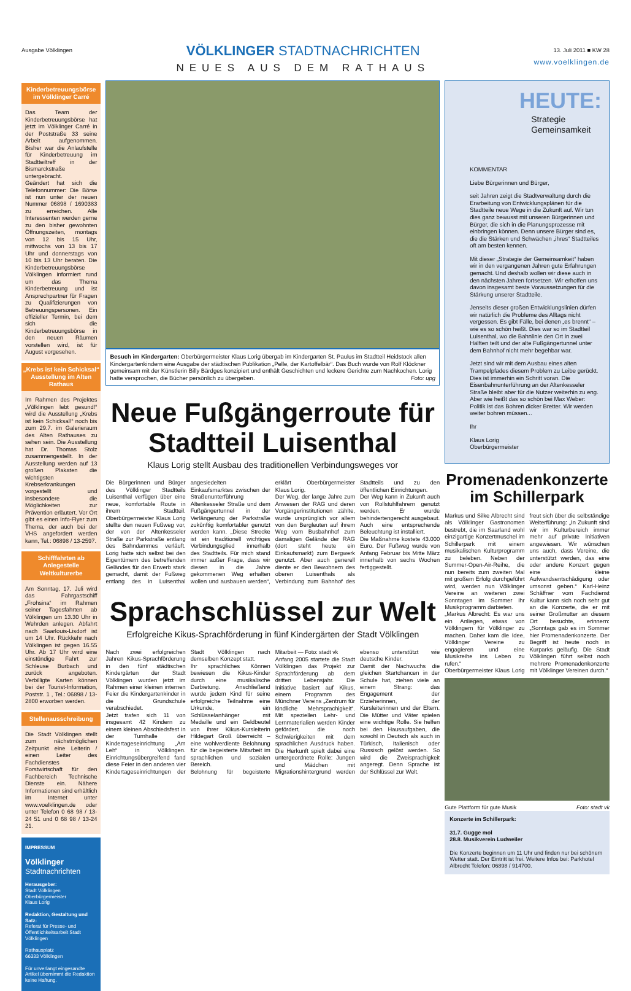Ausgabe Völklingen
VÖLKLINGER STADTNACHRICHTEN
NEUES AUS DEM RATHAUS
13. Juli 2011 ■ KW 28
www.voelklingen.de
Kinderbetreuungsbörse im Völklinger Carré
Das Team der Kinderbetreuungsbörse hat jetzt im Völklinger Carré in der Poststraße 33 seine Arbeit aufgenommen. Bisher war die Anlaufstelle für Kinderbetreuung im Stadtteiltreff in der Bismarckstraße untergebracht.
Geändert hat sich die Telefonnummer: Die Börse ist nun unter der neuen Nummer 06898 / 1690383 zu erreichen. Alle Interessenten werden gerne zu den bisher gewohnten Öffnungszeiten, montags von 12 bis 15 Uhr, mittwochs von 13 bis 17 Uhr und donnerstags von 10 bis 13 Uhr beraten. Die Kinderbetreuungsbörse Völklingen informiert rund um das Thema Kinderbetreuung und ist Ansprechpartner für Fragen zu Qualifizierungen von Betreuungspersonen. Ein offizieller Termin, bei dem sich die Kinderbetreuungsbörse in den neuen Räumen vorstellen wird, ist für August vorgesehen.
„Krebs ist kein Schicksal“ Ausstellung im Alten Rathaus
Im Rahmen des Projektes „Völklingen lebt gesund!“ wird die Ausstellung „Krebs ist kein Schicksal!“ noch bis zum 29.7. im Galerieraum des Alten Rathauses zu sehen sein. Die Ausstellung hat Dr. Thomas Stolz zusammengestellt. In der Ausstellung werden auf 13 großen Plakaten die wichtigsten Krebserkrankungen vorgestellt und insbesondere die Möglichkeiten zur Prävention erläutert. Vor Ort gibt es einen Info-Flyer zum Thema, der auch bei der VHS angefordert werden kann, Tel.: 06898 / 13-2597.
Schifffahrten ab Anlegestelle Weltkulturerbe
Am Sonntag, 17. Juli wird das Fahrgastschiff „Frohsina“ im Rahmen seiner Tagesfahrten ab Völklingen um 13.30 Uhr in Wehrden anlegen. Abfahrt nach Saarlouis-Lisdorf ist um 14 Uhr. Rückkehr nach Völklingen ist gegen 16.55 Uhr. Ab 17 Uhr wird eine einstündige Fahrt zur Schleuse Burbach und zurück angeboten. Verbilligte Karten können bei der Tourist-Information, Poststr. 1 , Tel.: 06898 / 13-2800 erworben werden.
Stellenausschreibung
Die Stadt Völklingen stellt zum nächstmöglichen Zeitpunkt eine Leiterin / einen Leiter des Fachdienstes Forstwirtschaft für den Fachbereich Technische Dienste ein. Nähere Informationen sind erhältlich im Internet unter www.voelklingen.de oder unter Telefon 0 68 98 / 13-24 51 und 0 68 98 / 13-24 21.
IMPRESSUM
Völklinger
Stadtnachrichten
Herausgeber:
Stadt Völklingen
Oberbürgermeister
Klaus Lorig
Redaktion, Gestaltung und Satz:
Referat für Presse- und Öffentlichkeitsarbeit Stadt Völklingen
Rathausplatz
66333 Völklingen
Für unverlangt eingesandte Artikel übernimmt die Redaktion keine Haftung.
Besuch im Kindergarten: Oberbürgermeister Klaus Lorig übergab im Kindergarten St. Paulus im Stadtteil Heidstock allen Kindergartenkindern eine Ausgabe der städtischen Publikation „Pelle, der Kartoffelbär“. Das Buch wurde von Rolf Klöckner gemeinsam mit der Künstlerin Billy Bärdges konzipiert und enthält Geschichten und leckere Gerichte zum Nachkochen. Lorig hatte versprochen, die Bücher persönlich zu übergeben. Foto: upg
Neue Fußgängerroute für Stadtteil Luisenthal
Klaus Lorig stellt Ausbau des traditionellen Verbindungsweges vor
Die Bürgerinnen und Bürger des Völklinger Stadtteils Luisenthal verfügen über eine neue, komfortable Route in ihrem Stadtteil. Oberbürgermeister Klaus Lorig stellte den neuen Fußweg vor, der von der Altenkesseler Straße zur Parkstraße entlang des Bahndammes verläuft. Lorig hatte sich selbst bei den Eigentümern des betreffenden Geländes für den Erwerb stark gemacht, damit der Fußweg entlang des in Luisenthal angesiedelten Einkaufsmarktes zwischen der Straßenunterführung Altenkesseler Straße und dem Fußgängertunnel in der Verlängerung der Parkstraße zukünftig komfortabler genutzt werden kann. „Diese Strecke ist ein traditionell wichtiges Verbindungsglied innerhalb des Stadtteils. Für mich stand immer außer Frage, dass wir diesen in die Jahre gekommenen Weg erhalten wollen und ausbauen werden“, erklärt Oberbürgermeister Klaus Lorig.
Der Weg, der lange Jahre zum Anwesen der RAG und deren Vorgängerinstitutionen zählte, wurde ursprünglich vor allem von den Bergleuten auf ihrem Weg vom Busbahnhof zum damaligen Gelände der RAG (dort steht heute ein Einkaufsmarkt) zum Bergwerk genutzt. Aber auch generell diente er den Bewohnern des oberen Luisenthals als Verbindung zum Bahnhof des Stadtteils und zu den öffentlichen Einrichtungen.
Der Weg kann in Zukunft auch von Rollstuhlfahrern genutzt werden. Er wurde behindertengerecht ausgebaut. Auch eine entsprechende Beleuchtung ist installiert.
Die Maßnahme kostete 43.000 Euro. Der Fußweg wurde von Anfang Februar bis Mitte März innerhalb von sechs Wochen fertiggestellt.
Sprachschlüssel zur Welt
Erfolgreiche Kikus-Sprachförderung in fünf Kindergärten der Stadt Völklingen
Nach zwei erfolgreichen Jahren Kikus-Sprachförderung in den fünf städtischen Kindergärten der Stadt Völklingen wurden jetzt im Rahmen einer kleinen internen Feier die Kindergartenkinder in die Grundschule verabschiedet.
Jetzt trafen sich 11 von insgesamt 42 Kindern zu einem kleinen Abschiedsfest in der Turnhalle der Kindertageseinrichtung „Am Leh“ in Völklingen. Einrichtungsübergreifend fand diese Feier in den anderen vier Kindertageseinrichtungen der Stadt Völklingen nach demselben Konzept statt.
Ihr sprachliches Können bewiesen die Kikus-Kinder durch eine musikalische Darbietung. Anschließend wurde jedem Kind für seine erfolgreiche Teilnahme eine Urkunde, ein Schlüsselanhänger mit Medaille und ein Geldbeutel von ihrer Kikus-Kursleiterin Hildegart Groß überreicht – eine wohlverdiente Belohnung für die begeisterte Mitarbeit im sprachlichen und sozialen Bereich.
Belohnung für begeisterte Mitarbeit — Foto: stadt vk
Anfang 2005 startete die Stadt Völklingen das Projekt zur Sprachförderung ab dem dritten Lebensjahr. Die Initiative basiert auf Kikus, einem Programm des Münchner Vereins „Zentrum für kindliche Mehrsprachigkeit“. Mit speziellen Lehr- und Lernmaterialien werden Kinder gefördert, die noch Schwierigkeiten mit dem sprachlichen Ausdruck haben. Die Herkunft spielt dabei eine untergeordnete Rolle: Jungen und Mädchen mit Migrationshintergrund werden ebenso unterstützt wie deutsche Kinder.
Damit der Nachwuchs die gleichen Startchancen in der Schule hat, ziehen viele an einem Strang: das Engagement der Erzieherinnen, der Kursleiterinnen und der Eltern. Die Mütter und Väter spielen eine wichtige Rolle. Sie helfen bei den Hausaufgaben, die sowohl in Deutsch als auch in Türkisch, Italienisch oder Russisch gelöst werden. So wird die Zweisprachigkeit angeregt. Denn Sprache ist der Schlüssel zur Welt.
HEUTE:
Strategie Gemeinsamkeit
KOMMENTAR
Liebe Bürgerinnen und Bürger,
seit Jahren zeigt die Stadtverwaltung durch die Erarbeitung von Entwicklungsplänen für die Stadtteile neue Wege in die Zukunft auf. Wir tun dies ganz bewusst mit unseren Bürgerinnen und Bürger, die sich in die Planungsprozesse mit einbringen können. Denn unsere Bürger sind es, die die Stärken und Schwächen „ihres“ Stadtteiles oft am besten kennen.
Mit dieser „Strategie der Gemeinsamkeit“ haben wir in den vergangenen Jahren gute Erfahrungen gemacht. Und deshalb wollen wir diese auch in den nächsten Jahren fortsetzen. Wir erhoffen uns davon insgesamt beste Voraussetzungen für die Stärkung unserer Stadtteile.
Jenseits dieser großen Entwicklungslinien dürfen wir natürlich die Probleme des Alltags nicht vergessen. Es gibt Fälle, bei denen „es brennt“ – wie es so schön heißt. Dies war so im Stadtteil Luisenthal, wo die Bahnlinie den Ort in zwei Hälften teilt und der alte Fußgängertunnel unter dem Bahnhof nicht mehr begehbar war.
Jetzt sind wir mit dem Ausbau eines alten Trampelpfades diesem Problem zu Leibe gerückt. Dies ist immerhin ein Schritt voran. Die Eisenbahnunterführung an der Altenkesseler Straße bleibt aber für die Nutzer weiterhin zu eng. Aber wie heißt das so schön bei Max Weber: Politik ist das Bohren dicker Bretter. Wir werden weiter bohren müssen...
Ihr
Klaus Lorig
Oberbürgermeister
Promenadenkonzerte im Schillerpark
Markus und Silke Albrecht sind als Völklinger Gastronomen bestrebt, die im Saarland wohl einzigartige Konzertmuschel im Schillerpark mit einem musikalischen Kulturprogramm zu beleben. Neben der Summer-Open-Air-Reihe, die nun bereits zum zweiten Mal mit großem Erfolg durchgeführt wird, werden nun Völklinger Vereine an weiteren zwei Sonntagen im Sommer ihr Musikprogramm darbieten.
„Markus Albrecht: Es war uns ein Anliegen, etwas von Völklingern für Völklinger zu machen. Daher kam die Idee, Völklinger Vereine zu engagieren und eine Musikreihe ins Leben zu rufen.“
Oberbürgermeister Klaus Lorig freut sich über die selbständige Weiterführung: „In Zukunft sind wir im Kulturbereich immer mehr auf private Initiativen angewiesen. Wir wünschen uns auch, dass Vereine, die unterstützt werden, das eine oder andere Konzert gegen eine kleine Aufwandsentschädigung oder umsonst geben.“ Karl-Heinz Schäffner vom Fachdienst Kultur kann sich noch sehr gut an die Konzerte, die er mit seiner Großmutter an diesem Ort besuchte, erinnern: „Sonntags gab es im Sommer hier Promenadenkonzerte. Der Begriff ist heute noch in Kurparks geläufig. Die Stadt Völklingen führt selbst noch mehrere Promenadenkonzerte mit Völklinger Vereinen durch.“
Gute Plattform für gute Musik Foto: stadt vk
Konzerte im Schillerpark:
31.7. Gugge mol
28.8. Musikverein Ludweiler
Die Konzerte beginnen um 11 Uhr und finden nur bei schönem Wetter statt. Der Eintritt ist frei. Weitere Infos bei: Parkhotel Albrecht Telefon: 06898 / 914700.